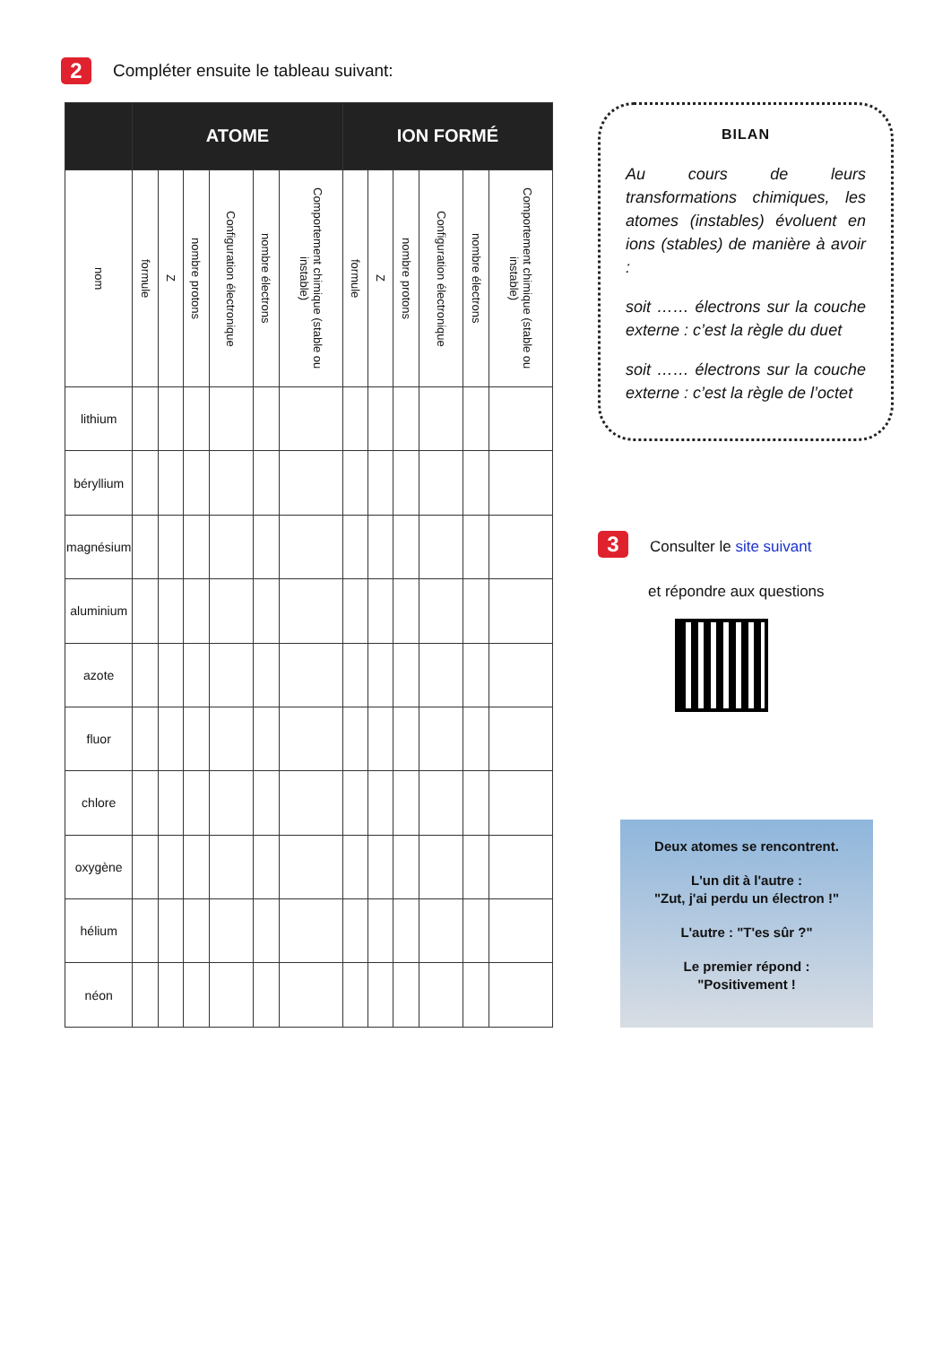2 Compléter ensuite le tableau suivant:
| | ATOME | | | | | | ION FORMÉ | | | | | |
| --- | --- | --- | --- | --- | --- | --- | --- | --- | --- | --- | --- | --- |
| nom | formule | Z | nombre protons | Configuration électronique | nombre électrons | Comportement chimique (stable ou instable) | formule | Z | nombre protons | Configuration électronique | nombre électrons | Comportement chimique (stable ou instable) |
| lithium | | | | | | | | | | | | |
| béryllium | | | | | | | | | | | | |
| magnésium | | | | | | | | | | | | |
| aluminium | | | | | | | | | | | | |
| azote | | | | | | | | | | | | |
| fluor | | | | | | | | | | | | |
| chlore | | | | | | | | | | | | |
| oxygène | | | | | | | | | | | | |
| hélium | | | | | | | | | | | | |
| néon | | | | | | | | | | | | |
BILAN
Au cours de leurs transformations chimiques, les atomes (instables) évoluent en ions (stables) de manière à avoir :
soit …… électrons sur la couche externe : c’est la règle du duet
soit …… électrons sur la couche externe : c’est la règle de l’octet
3 Consulter le site suivant
et répondre aux questions
Deux atomes se rencontrent.
L'un dit à l'autre :
"Zut, j'ai perdu un électron !"
L'autre : "T'es sûr ?"
Le premier répond :
"Positivement !